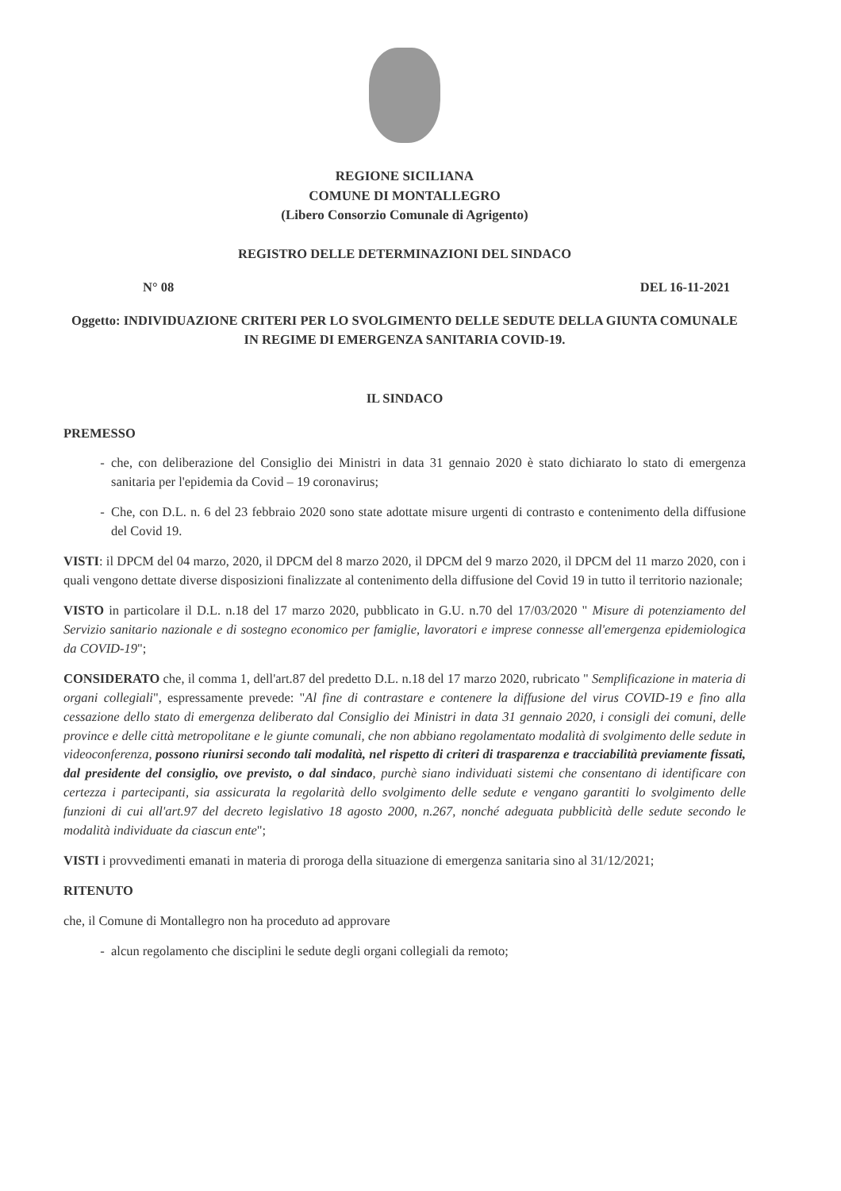REGIONE SICILIANA
COMUNE DI MONTALLEGRO
(Libero Consorzio Comunale di Agrigento)
REGISTRO DELLE DETERMINAZIONI DEL SINDACO
N° 08 DEL 16-11-2021
Oggetto: INDIVIDUAZIONE CRITERI PER LO SVOLGIMENTO DELLE SEDUTE DELLA GIUNTA COMUNALE IN REGIME DI EMERGENZA SANITARIA COVID-19.
IL SINDACO
PREMESSO
che, con deliberazione del Consiglio dei Ministri in data 31 gennaio 2020 è stato dichiarato lo stato di emergenza sanitaria per l'epidemia da Covid – 19 coronavirus;
Che, con D.L. n. 6 del 23 febbraio 2020 sono state adottate misure urgenti di contrasto e contenimento della diffusione del Covid 19.
VISTI: il DPCM del 04 marzo, 2020, il DPCM del 8 marzo 2020, il DPCM del 9 marzo 2020, il DPCM del 11 marzo 2020, con i quali vengono dettate diverse disposizioni finalizzate al contenimento della diffusione del Covid 19 in tutto il territorio nazionale;
VISTO in particolare il D.L. n.18 del 17 marzo 2020, pubblicato in G.U. n.70 del 17/03/2020 " Misure di potenziamento del Servizio sanitario nazionale e di sostegno economico per famiglie, lavoratori e imprese connesse all'emergenza epidemiologica da COVID-19";
CONSIDERATO che, il comma 1, dell'art.87 del predetto D.L. n.18 del 17 marzo 2020, rubricato " Semplificazione in materia di organi collegiali", espressamente prevede: "Al fine di contrastare e contenere la diffusione del virus COVID-19 e fino alla cessazione dello stato di emergenza deliberato dal Consiglio dei Ministri in data 31 gennaio 2020, i consigli dei comuni, delle province e delle città metropolitane e le giunte comunali, che non abbiano regolamentato modalità di svolgimento delle sedute in videoconferenza, possono riunirsi secondo tali modalità, nel rispetto di criteri di trasparenza e tracciabilità previamente fissati, dal presidente del consiglio, ove previsto, o dal sindaco, purchè siano individuati sistemi che consentano di identificare con certezza i partecipanti, sia assicurata la regolarità dello svolgimento delle sedute e vengano garantiti lo svolgimento delle funzioni di cui all'art.97 del decreto legislativo 18 agosto 2000, n.267, nonché adeguata pubblicità delle sedute secondo le modalità individuate da ciascun ente";
VISTI i provvedimenti emanati in materia di proroga della situazione di emergenza sanitaria sino al 31/12/2021;
RITENUTO
che, il Comune di Montallegro non ha proceduto ad approvare
alcun regolamento che disciplini le sedute degli organi collegiali da remoto;